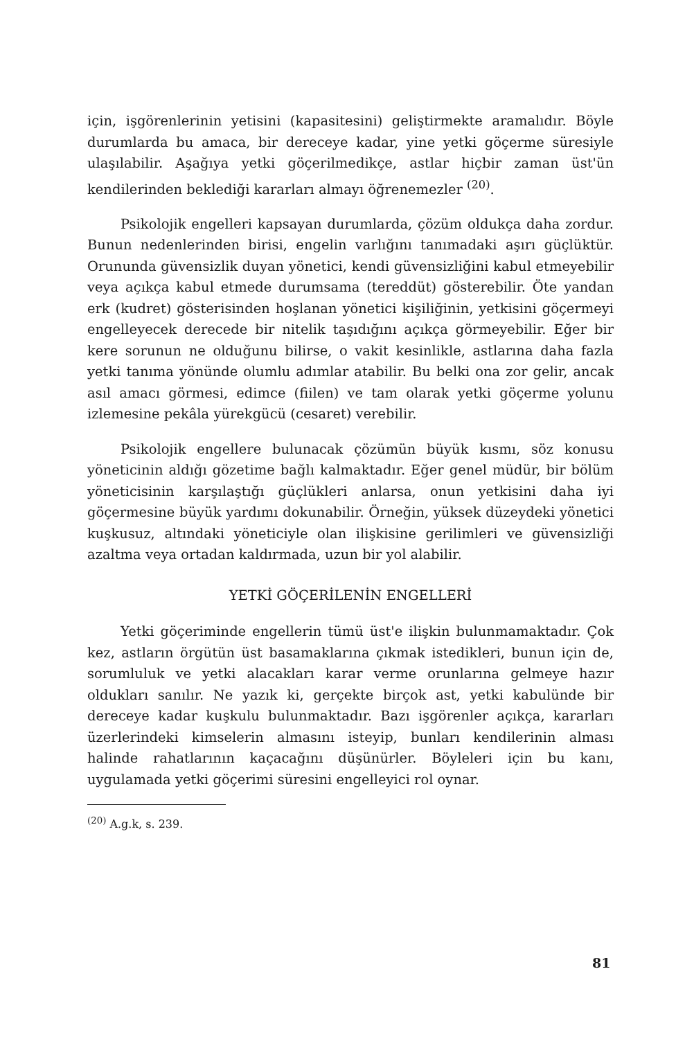için, işgörenlerinin yetisini (kapasitesini) geliştirmekte aramalıdır. Böyle durumlarda bu amaca, bir dereceye kadar, yine yetki göçerme süresiyle ulaşılabilir. Aşağıya yetki göçerilmedikçe, astlar hiçbir zaman üst'ün kendilerinden beklediği kararları almayı öğrenemezler <sup>(20)</sup>.
Psikolojik engelleri kapsayan durumlarda, çözüm oldukça daha zordur. Bunun nedenlerinden birisi, engelin varlığını tanımadaki aşırı güçlüktür. Orununda güvensizlik duyan yönetici, kendi güvensizliğini kabul etmeyebilir veya açıkça kabul etmede durumsama (tereddüt) gösterebilir. Öte yandan erk (kudret) gösterisinden hoşlanan yönetici kişiliğinin, yetkisini göçermeyi engelleyecek derecede bir nitelik taşıdığını açıkça görmeyebilir. Eğer bir kere sorunun ne olduğunu bilirse, o vakit kesinlikle, astlarına daha fazla yetki tanıma yönünde olumlu adımlar atabilir. Bu belki ona zor gelir, ancak asıl amacı görmesi, edimce (fiilen) ve tam olarak yetki göçerme yolunu izlemesine pekâla yürekgücü (cesaret) verebilir.
Psikolojik engellere bulunacak çözümün büyük kısmı, söz konusu yöneticinin aldığı gözetime bağlı kalmaktadır. Eğer genel müdür, bir bölüm yöneticisinin karşılaştığı güçlükleri anlarsa, onun yetkisini daha iyi göçermesine büyük yardımı dokunabilir. Örneğin, yüksek düzeydeki yönetici kuşkusuz, altındaki yöneticiyle olan ilişkisine gerilimleri ve güvensizliği azaltma veya ortadan kaldırmada, uzun bir yol alabilir.
YETKİ GÖÇERİLENİN ENGELLERİ
Yetki göçeriminde engellerin tümü üst'e ilişkin bulunmamaktadır. Çok kez, astların örgütün üst basamaklarına çıkmak istedikleri, bunun için de, sorumluluk ve yetki alacakları karar verme orunlarına gelmeye hazır oldukları sanılır. Ne yazık ki, gerçekte birçok ast, yetki kabulünde bir dereceye kadar kuşkulu bulunmaktadır. Bazı işgörenler açıkça, kararları üzerlerindeki kimselerin almasını isteyip, bunları kendilerinin alması halinde rahatlarının kaçacağını düşünürler. Böyleleri için bu kanı, uygulamada yetki göçerimi süresini engelleyici rol oynar.
<sup>(20)</sup> A.g.k, s. 239.
81